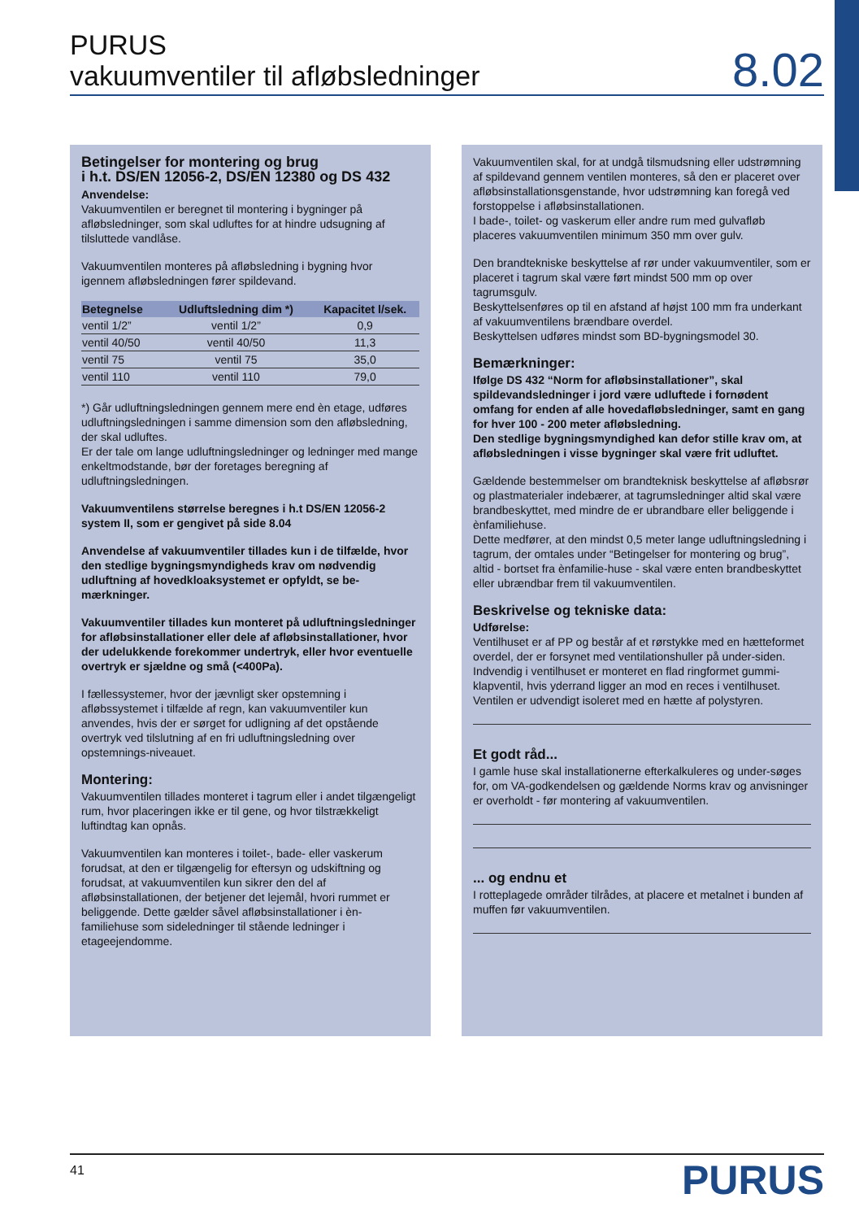PURUS
vakuumventiler til afløbsledninger
8.02
Betingelser for montering og brug
i h.t. DS/EN 12056-2, DS/EN 12380 og DS 432
Anvendelse:
Vakuumventilen er beregnet til montering i bygninger på afløbsledninger, som skal udluftes for at hindre udsugning af tilsluttede vandlåse.
Vakuumventilen monteres på afløbsledning i bygning hvor igennem afløbsledningen fører spildevand.
| Betegnelse | Udluftsledning dim *) | Kapacitet l/sek. |
| --- | --- | --- |
| ventil 1/2” | ventil 1/2” | 0,9 |
| ventil 40/50 | ventil 40/50 | 11,3 |
| ventil 75 | ventil 75 | 35,0 |
| ventil 110 | ventil 110 | 79,0 |
*) Går udluftningsledningen gennem mere end èn etage, udføres udluftningsledningen i samme dimension som den afløbsledning, der skal udluftes.
Er der tale om lange udluftningsledninger og ledninger med mange enkeltmodstande, bør der foretages beregning af udluftningsledningen.
Vakuumventilens størrelse beregnes i h.t DS/EN 12056-2 system II, som er gengivet på side 8.04
Anvendelse af vakuumventiler tillades kun i de tilfælde, hvor den stedlige bygningsmyndigheds krav om nødvendig udluftning af hovedkloaksystemet er opfyldt, se be-mærkninger.
Vakuumventiler tillades kun monteret på udluftningsledninger for afløbsinstallationer eller dele af afløbsinstallationer, hvor der udelukkende forekommer undertryk, eller hvor eventuelle overtryk er sjældne og små (<400Pa).
I fællessystemer, hvor der jævnligt sker opstemning i afløbssystemet i tilfælde af regn, kan vakuumventiler kun anvendes, hvis der er sørget for udligning af det opstående overtryk ved tilslutning af en fri udluftningsledning over opstemnings-niveauet.
Montering:
Vakuumventilen tillades monteret i tagrum eller i andet tilgængeligt rum, hvor placeringen ikke er til gene, og hvor tilstrækkeligt luftindtag kan opnås.
Vakuumventilen kan monteres i toilet-, bade- eller vaskerum forudsat, at den er tilgængelig for eftersyn og udskiftning og forudsat, at vakuumventilen kun sikrer den del af afløbsinstallationen, der betjener det lejemål, hvori rummet er beliggende. Dette gælder såvel afløbsinstallationer i èn-familiehuse som sideledninger til stående ledninger i etageejendomme.
Vakuumventilen skal, for at undgå tilsmudsning eller udstrømning af spildevand gennem ventilen monteres, så den er placeret over afløbsinstallationsgenstande, hvor udstrømning kan foregå ved forstoppelse i afløbsinstallationen.
I bade-, toilet- og vaskerum eller andre rum med gulvafløb placeres vakuumventilen minimum 350 mm over gulv.
Den brandtekniske beskyttelse af rør under vakuumventiler, som er placeret i tagrum skal være ført mindst 500 mm op over tagrumsgulv.
Beskyttelsenføres op til en afstand af højst 100 mm fra underkant af vakuumventilens brændbare overdel.
Beskyttelsen udføres mindst som BD-bygningsmodel 30.
Bemærkninger:
Ifølge DS 432 “Norm for afløbsinstallationer”, skal spildevandsledninger i jord være udluftede i fornødent omfang for enden af alle hovedafløbsledninger, samt en gang for hver 100 - 200 meter afløbsledning.
Den stedlige bygningsmyndighed kan defor stille krav om, at afløbsledningen i visse bygninger skal være frit udluftet.
Gældende bestemmelser om brandteknisk beskyttelse af afløbsrør og plastmaterialer indebærer, at tagrumsledninger altid skal være brandbeskyttet, med mindre de er ubrandbare eller beliggende i ènfamiliehuse.
Dette medfører, at den mindst 0,5 meter lange udluftningsledning i tagrum, der omtales under “Betingelser for montering og brug”, altid - bortset fra ènfamilie-huse - skal være enten brandbeskyttet eller ubrændbar frem til vakuumventilen.
Beskrivelse og tekniske data:
Udførelse:
Ventilhuset er af PP og består af et rørstykke med en hætteformet overdel, der er forsynet med ventilationshuller på under-siden. Indvendig i ventilhuset er monteret en flad ringformet gummi-klapventil, hvis yderrand ligger an mod en reces i ventilhuset. Ventilen er udvendigt isoleret med en hætte af polystyren.
Et godt råd...
I gamle huse skal installationerne efterkalkuleres og under-søges for, om VA-godkendelsen og gældende Norms krav og anvisninger er overholdt - før montering af vakuumventilen.
... og endnu et
I rotteplagede områder tilrådes, at placere et metalnet i bunden af muffen før vakuumventilen.
41
PURUS